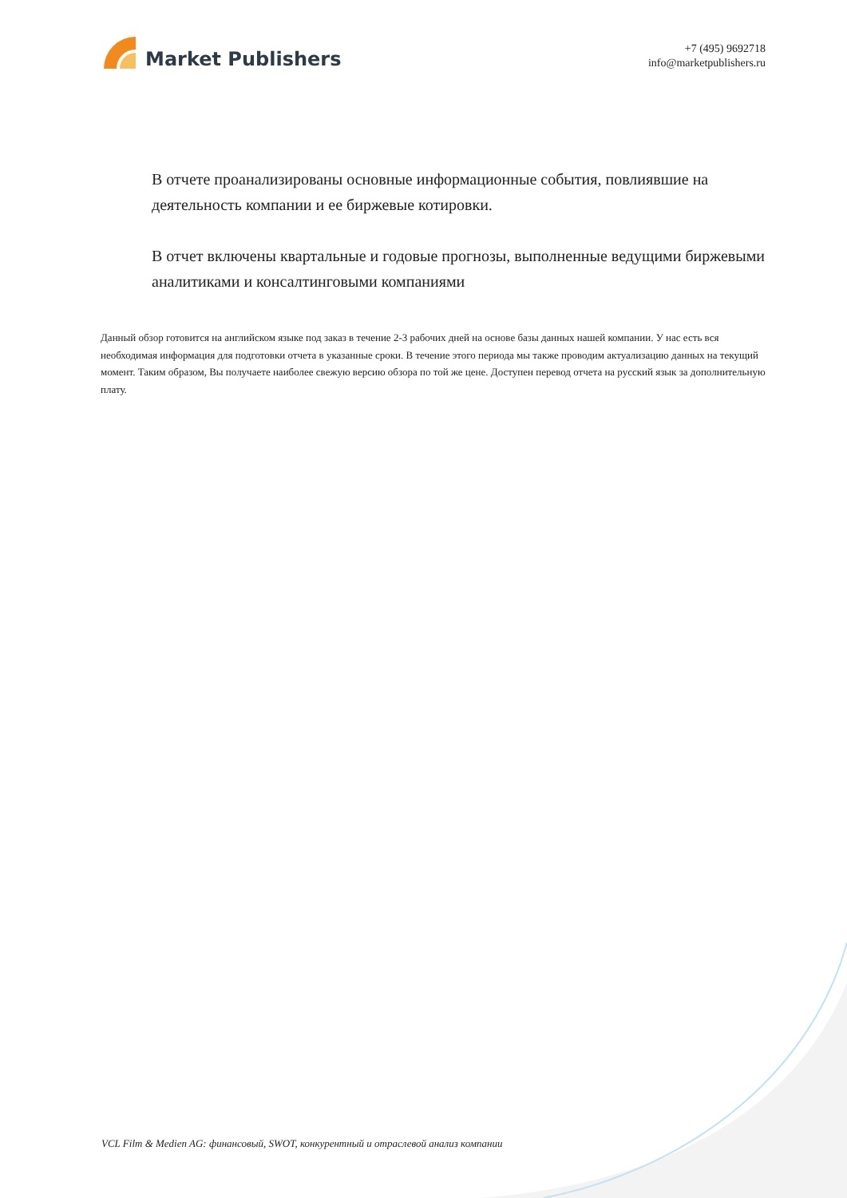Market Publishers
+7 (495) 9692718
info@marketpublishers.ru
В отчете проанализированы основные информационные события, повлиявшие на деятельность компании и ее биржевые котировки.
В отчет включены квартальные и годовые прогнозы, выполненные ведущими биржевыми аналитиками и консалтинговыми компаниями
Данный обзор готовится на английском языке под заказ в течение 2-3 рабочих дней на основе базы данных нашей компании. У нас есть вся необходимая информация для подготовки отчета в указанные сроки. В течение этого периода мы также проводим актуализацию данных на текущий момент. Таким образом, Вы получаете наиболее свежую версию обзора по той же цене. Доступен перевод отчета на русский язык за дополнительную плату.
VCL Film & Medien AG: финансовый, SWOT, конкурентный и отраслевой анализ компании